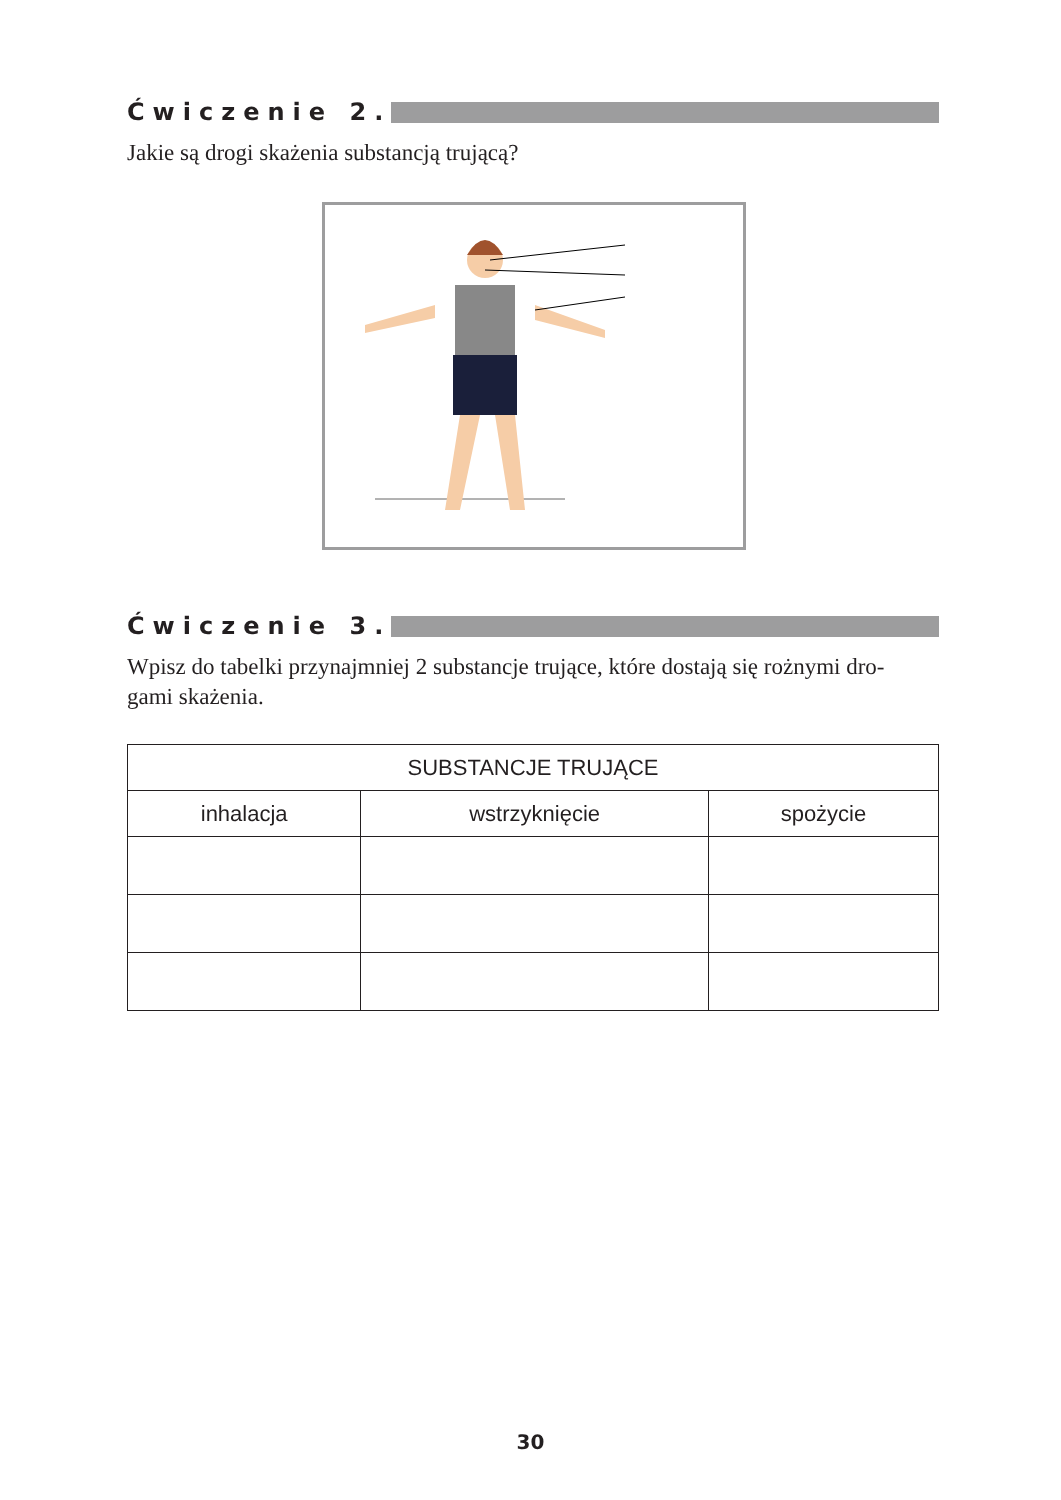Ćwiczenie 2.
Jakie są drogi skażenia substancją trującą?
Ćwiczenie 3.
Wpisz do tabelki przynajmniej 2 substancje trujące, które dostają się rożnymi dro-
gami skażenia.
| SUBSTANCJE TRUJĄCE | | |
| --- | --- | --- |
| inhalacja | wstrzyknięcie | spożycie |
30